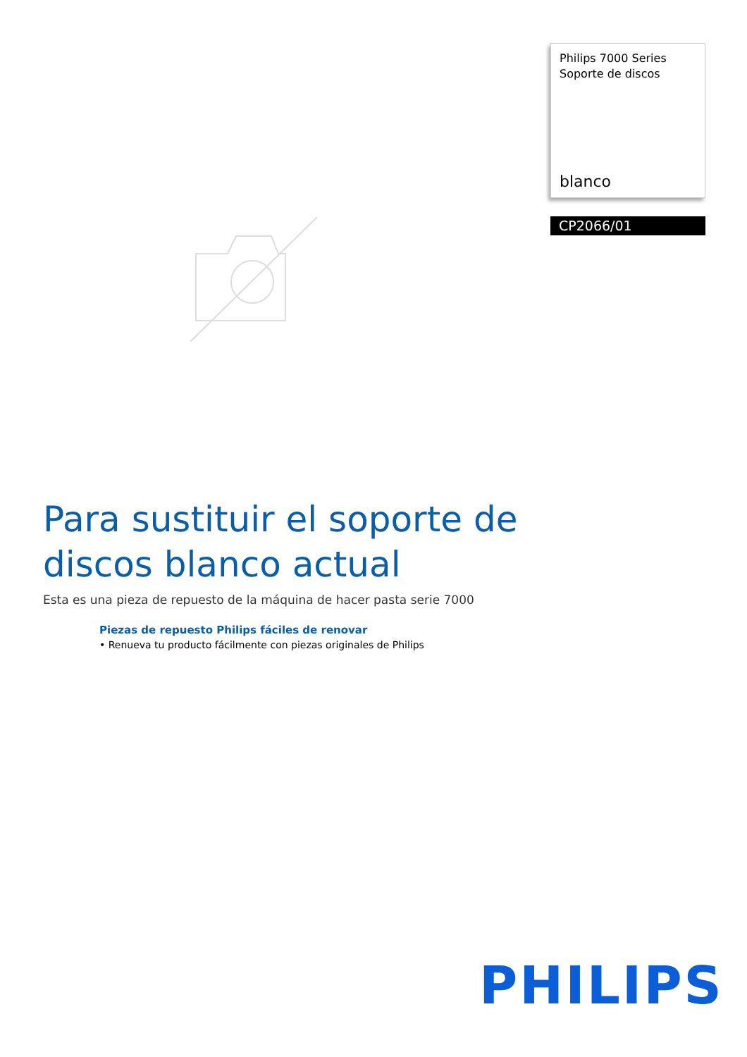Philips 7000 Series
Soporte de discos
blanco
CP2066/01
Para sustituir el soporte de discos blanco actual
Esta es una pieza de repuesto de la máquina de hacer pasta serie 7000
Piezas de repuesto Philips fáciles de renovar
• Renueva tu producto fácilmente con piezas originales de Philips
PHILIPS